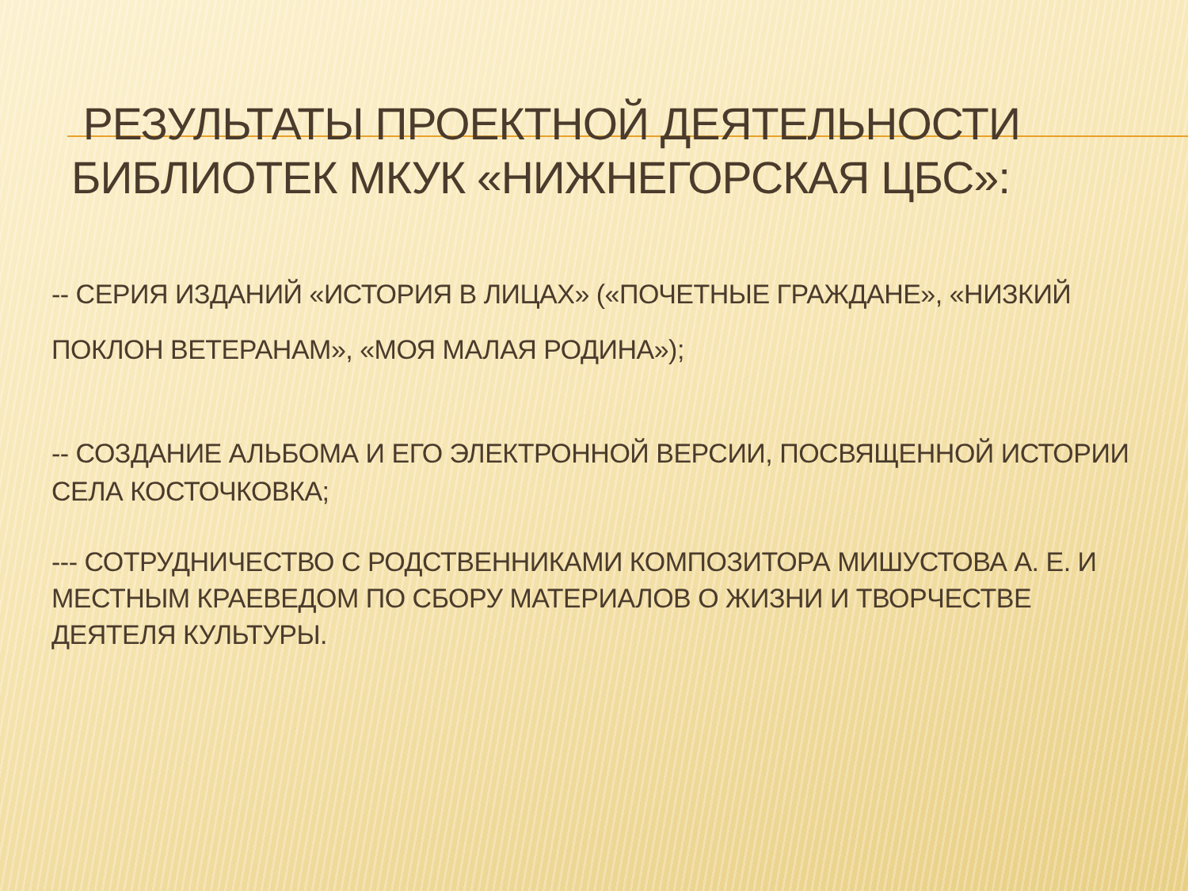РЕЗУЛЬТАТЫ ПРОЕКТНОЙ ДЕЯТЕЛЬНОСТИ БИБЛИОТЕК МКУК «НИЖНЕГОРСКАЯ ЦБС»:
-- СЕРИЯ ИЗДАНИЙ «ИСТОРИЯ В ЛИЦАХ» («ПОЧЕТНЫЕ ГРАЖДАНЕ», «НИЗКИЙ ПОКЛОН ВЕТЕРАНАМ», «МОЯ МАЛАЯ РОДИНА»);
-- СОЗДАНИЕ АЛЬБОМА И ЕГО ЭЛЕКТРОННОЙ ВЕРСИИ, ПОСВЯЩЕННОЙ ИСТОРИИ СЕЛА КОСТОЧКОВКА;
--- СОТРУДНИЧЕСТВО С РОДСТВЕННИКАМИ КОМПОЗИТОРА МИШУСТОВА А. Е. И МЕСТНЫМ КРАЕВЕДОМ ПО СБОРУ МАТЕРИАЛОВ О ЖИЗНИ И ТВОРЧЕСТВЕ ДЕЯТЕЛЯ КУЛЬТУРЫ.